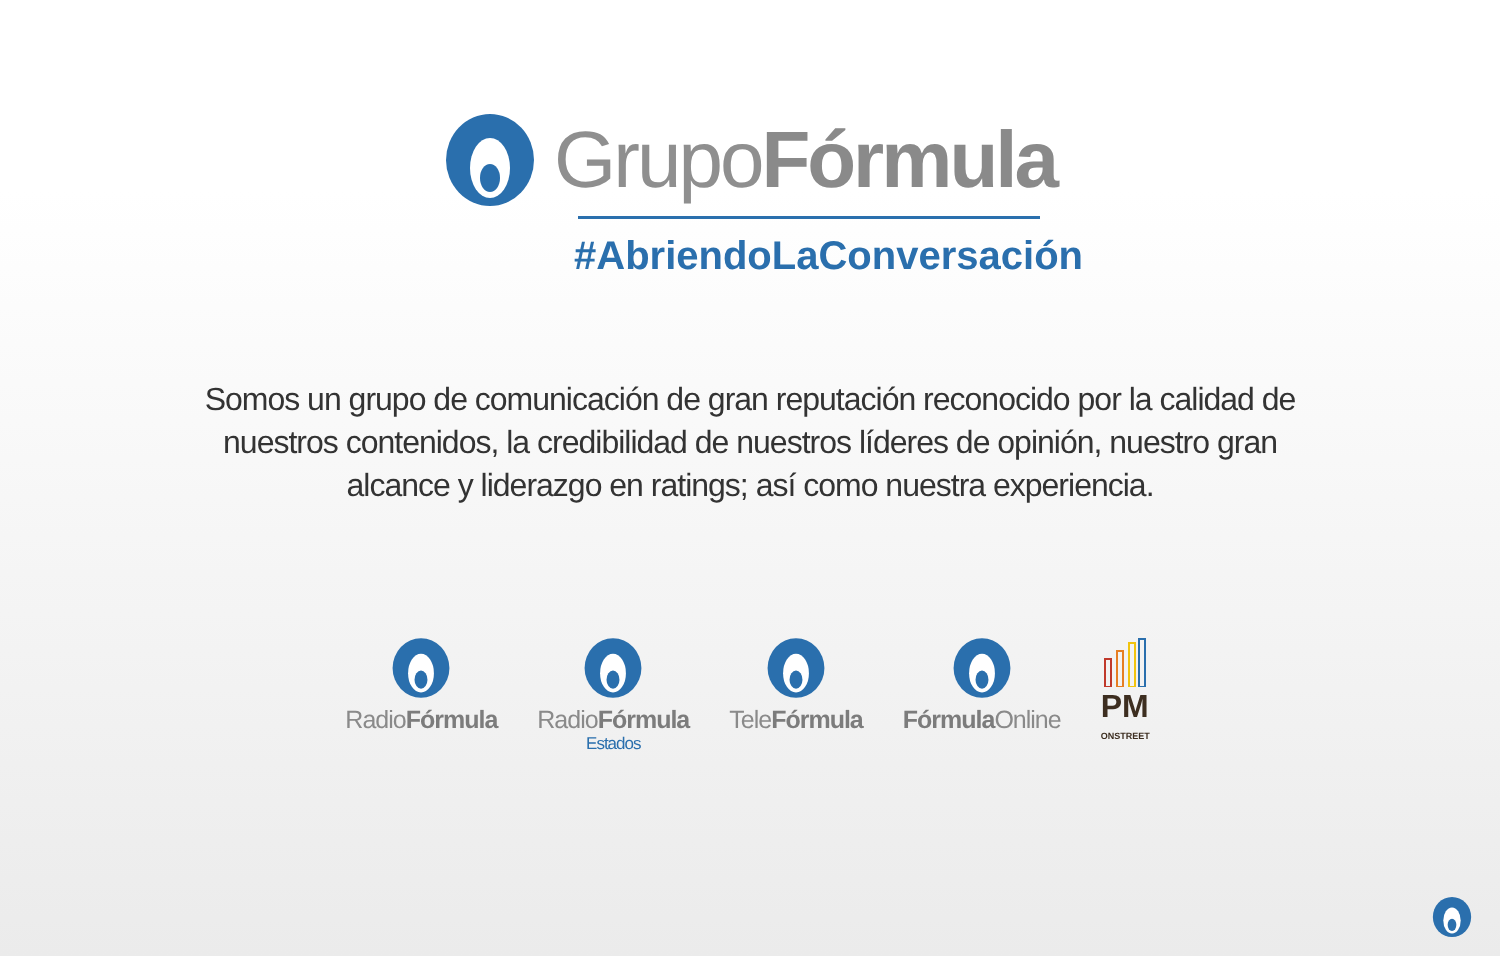GrupoFórmula
#AbriendoLaConversación
Somos un grupo de comunicación de gran reputación reconocido por la calidad de nuestros contenidos, la credibilidad de nuestros líderes de opinión, nuestro gran alcance y liderazgo en ratings; así como nuestra experiencia.
RadioFórmula
RadioFórmula
Estados
TeleFórmula
Fórmula Online
PM
ONSTREET